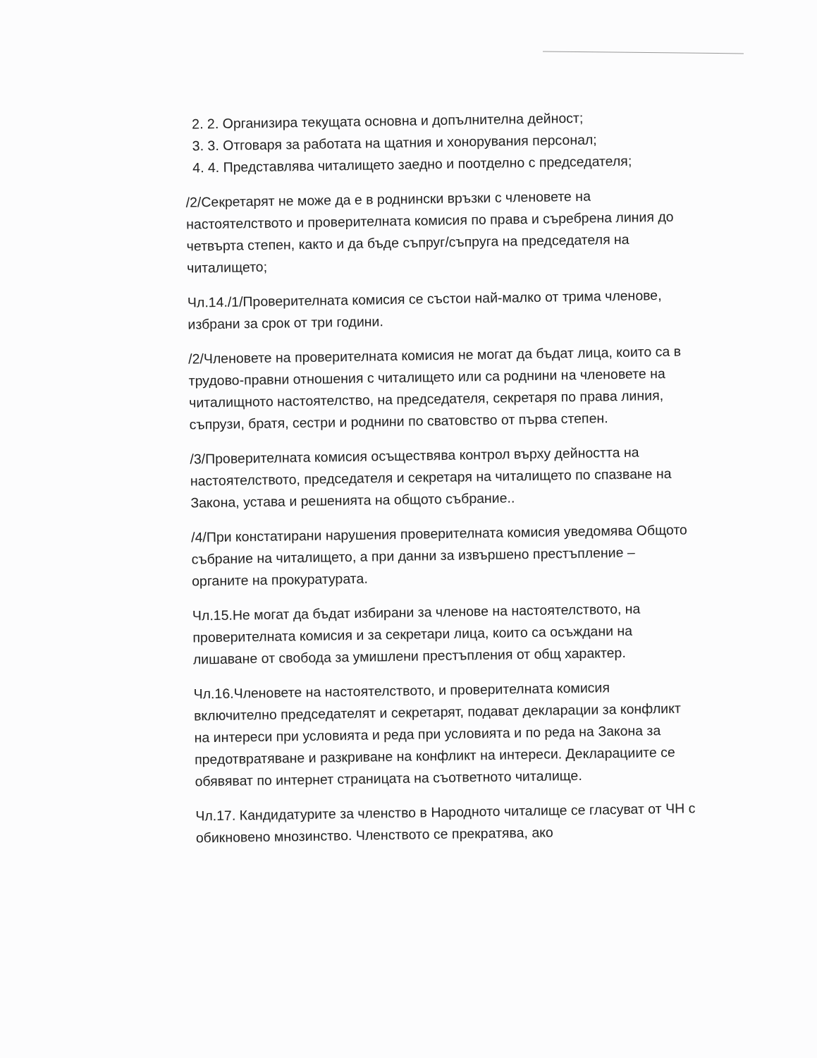2. 2. Организира текущата основна и допълнителна дейност;
3. 3. Отговаря за работата на щатния и хонорувания персонал;
4. 4. Представлява читалището заедно и поотделно с председателя;
/2/Секретарят не може да е в роднински връзки с членовете на настоятелството и проверителната комисия по права и съребрена линия до четвърта степен, както и да бъде съпруг/съпруга на председателя на читалището;
Чл.14./1/Проверителната комисия се състои най-малко от трима членове, избрани за срок от три години.
/2/Членовете на проверителната комисия не могат да бъдат лица, които са в трудово-правни отношения с читалището или са роднини на членовете на читалищното настоятелство, на председателя, секретаря по права линия, съпрузи, братя, сестри и роднини по сватовство от първа степен.
/3/Проверителната комисия осъществява контрол върху дейността на настоятелството, председателя и секретаря на читалището по спазване на Закона, устава и решенията на общото събрание..
/4/При констатирани нарушения проверителната комисия уведомява Общото събрание на читалището, а при данни за извършено престъпление – органите на прокуратурата.
Чл.15.Не могат да бъдат избирани за членове на настоятелството, на проверителната комисия и за секретари лица, които са осъждани на лишаване от свобода за умишлени престъпления от общ характер.
Чл.16.Членовете на настоятелството, и проверителната комисия включително председателят и секретарят, подават декларации за конфликт на интереси при условията и реда при условията и по реда на Закона за предотвратяване и разкриване на конфликт на интереси. Декларациите се обявяват по интернет страницата на съответното читалище.
Чл.17. Кандидатурите за членство в Народното читалище се гласуват от ЧН с обикновено мнозинство. Членството се прекратява, ако